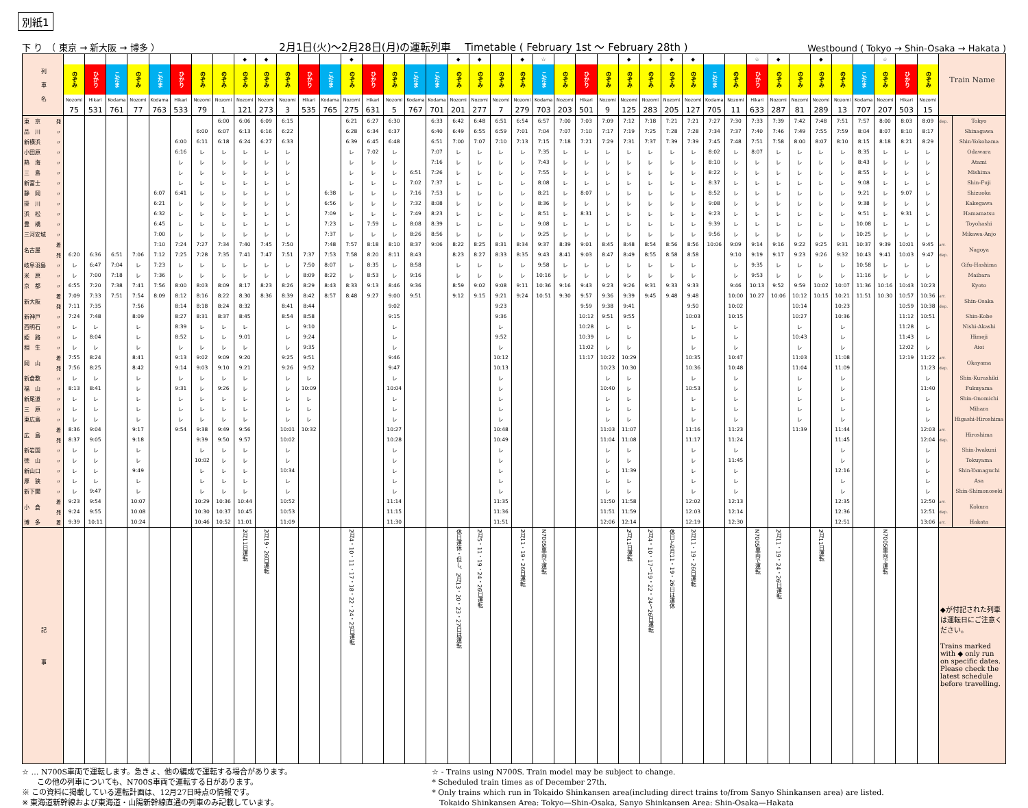別紙1
下 り　（ 東京 → 新大阪 → 博多 ） 2月1日(火)～2月28日(月)の運転列車　 Timetable ( February 1st 〜 February 28th ) Westbound ( Tokyo → Shin-Osaka → Hakata )
| 列 車 名 | | | | | | | | | | ◆ | ◆ | | | | ◆ | | | | | ◆ | ◆ | | ◆ | ☆ | | | | ◆ | ◆ | ◆ | ◆ | | | ☆ | ◆ | | ◆ | | | ☆ | | | Train Name | |
| | | のぞみ | ひかり | こだま | のぞみ | こだま | ひかり | のぞみ | のぞみ | のぞみ | のぞみ | のぞみ | ひかり | こだま | のぞみ | ひかり | のぞみ | こだま | こだま | のぞみ | のぞみ | のぞみ | のぞみ | こだま | のぞみ | ひかり | のぞみ | のぞみ | のぞみ | のぞみ | のぞみ | こだま | のぞみ | ひかり | のぞみ | のぞみ | のぞみ | のぞみ | こだま | のぞみ | ひかり | のぞみ | | |
| | | Nozomi | Hikari | Kodama | Nozomi | Kodama | Hikari | Nozomi | Nozomi | Nozomi | Nozomi | Nozomi | Hikari | Kodama | Nozomi | Hikari | Nozomi | Kodama | Kodama | Nozomi | Nozomi | Nozomi | Nozomi | Kodama | Nozomi | Hikari | Nozomi | Nozomi | Nozomi | Nozomi | Nozomi | Kodama | Nozomi | Hikari | Nozomi | Nozomi | Nozomi | Nozomi | Kodama | Nozomi | Hikari | Nozomi | | |
| | | 75 | 531 | 761 | 77 | 763 | 533 | 79 | 1 | 121 | 273 | 3 | 535 | 765 | 275 | 631 | 5 | 767 | 701 | 201 | 277 | 7 | 279 | 703 | 203 | 501 | 9 | 125 | 283 | 205 | 127 | 705 | 11 | 633 | 287 | 81 | 289 | 13 | 707 | 207 | 503 | 15 | | |
| 東 京 | 発 | | | | | | | | 6:00 | 6:06 | 6:09 | 6:15 | | | 6:21 | 6:27 | 6:30 | | 6:33 | 6:42 | 6:48 | 6:51 | 6:54 | 6:57 | 7:00 | 7:03 | 7:09 | 7:12 | 7:18 | 7:21 | 7:21 | 7:27 | 7:30 | 7:33 | 7:39 | 7:42 | 7:48 | 7:51 | 7:57 | 8:00 | 8:03 | 8:09 | dep. | Tokyo |
| 品 川 | 〃 | | | | | | | 6:00 | 6:07 | 6:13 | 6:16 | 6:22 | | | 6:28 | 6:34 | 6:37 | | 6:40 | 6:49 | 6:55 | 6:59 | 7:01 | 7:04 | 7:07 | 7:10 | 7:17 | 7:19 | 7:25 | 7:28 | 7:28 | 7:34 | 7:37 | 7:40 | 7:46 | 7:49 | 7:55 | 7:59 | 8:04 | 8:07 | 8:10 | 8:17 | | Shinagawa |
| 新横浜 | 〃 | | | | | | 6:00 | 6:11 | 6:18 | 6:24 | 6:27 | 6:33 | | | 6:39 | 6:45 | 6:48 | | 6:51 | 7:00 | 7:07 | 7:10 | 7:13 | 7:15 | 7:18 | 7:21 | 7:29 | 7:31 | 7:37 | 7:39 | 7:39 | 7:45 | 7:48 | 7:51 | 7:58 | 8:00 | 8:07 | 8:10 | 8:15 | 8:18 | 8:21 | 8:29 | | Shin-Yokohama |
| 小田原 | 〃 | | | | | | 6:16 | レ | レ | レ | レ | レ | | | レ | 7:02 | レ | | 7:07 | レ | レ | レ | レ | 7:35 | レ | レ | レ | レ | レ | レ | レ | 8:02 | レ | 8:07 | レ | レ | レ | レ | 8:35 | レ | レ | レ | | Odawara |
| 熱 海 | 〃 | | | | | | レ | レ | レ | レ | レ | レ | | | レ | レ | レ | | 7:16 | レ | レ | レ | レ | 7:43 | レ | レ | レ | レ | レ | レ | レ | 8:10 | レ | レ | レ | レ | レ | レ | 8:43 | レ | レ | レ | | Atami |
| 三 島 | 〃 | | | | | | レ | レ | レ | レ | レ | レ | | | レ | レ | レ | 6:51 | 7:26 | レ | レ | レ | レ | 7:55 | レ | レ | レ | レ | レ | レ | レ | 8:22 | レ | レ | レ | レ | レ | レ | 8:55 | レ | レ | レ | | Mishima |
| 新富士 | 〃 | | | | | | レ | レ | レ | レ | レ | レ | | | レ | レ | レ | 7:02 | 7:37 | レ | レ | レ | レ | 8:08 | レ | レ | レ | レ | レ | レ | レ | 8:37 | レ | レ | レ | レ | レ | レ | 9:08 | レ | レ | レ | | Shin-Fuji |
| 静 岡 | 〃 | | | | | 6:07 | 6:41 | レ | レ | レ | レ | レ | | 6:38 | レ | レ | レ | 7:16 | 7:53 | レ | レ | レ | レ | 8:21 | レ | 8:07 | レ | レ | レ | レ | レ | 8:52 | レ | レ | レ | レ | レ | レ | 9:21 | レ | 9:07 | レ | | Shizuoka |
| 掛 川 | 〃 | | | | | 6:21 | レ | レ | レ | レ | レ | レ | | 6:56 | レ | レ | レ | 7:32 | 8:08 | レ | レ | レ | レ | 8:36 | レ | レ | レ | レ | レ | レ | レ | 9:08 | レ | レ | レ | レ | レ | レ | 9:38 | レ | レ | レ | | Kakegawa |
| 浜 松 | 〃 | | | | | 6:32 | レ | レ | レ | レ | レ | レ | | 7:09 | レ | レ | レ | 7:49 | 8:23 | レ | レ | レ | レ | 8:51 | レ | 8:31 | レ | レ | レ | レ | レ | 9:23 | レ | レ | レ | レ | レ | レ | 9:51 | レ | 9:31 | レ | | Hamamatsu |
| 豊 橋 | 〃 | | | | | 6:45 | レ | レ | レ | レ | レ | レ | | 7:23 | レ | 7:59 | レ | 8:08 | 8:39 | レ | レ | レ | レ | 9:08 | レ | レ | レ | レ | レ | レ | レ | 9:39 | レ | レ | レ | レ | レ | レ | 10:08 | レ | レ | レ | | Toyohashi |
| 三河安城 | 〃 | | | | | 7:00 | レ | レ | レ | レ | レ | レ | | 7:37 | レ | レ | レ | 8:26 | 8:56 | レ | レ | レ | レ | 9:25 | レ | レ | レ | レ | レ | レ | レ | 9:56 | レ | レ | レ | レ | レ | レ | 10:25 | レ | レ | レ | | Mikawa-Anjo |
| 名古屋 | 着 | | | | | 7:10 | 7:24 | 7:27 | 7:34 | 7:40 | 7:45 | 7:50 | | 7:48 | 7:57 | 8:18 | 8:10 | 8:37 | 9:06 | 8:22 | 8:25 | 8:31 | 8:34 | 9:37 | 8:39 | 9:01 | 8:45 | 8:48 | 8:54 | 8:56 | 8:56 | 10:06 | 9:09 | 9:14 | 9:16 | 9:22 | 9:25 | 9:31 | 10:37 | 9:39 | 10:01 | 9:45 | arr. | Nagoya |
| | 発 | 6:20 | 6:36 | 6:51 | 7:06 | 7:12 | 7:25 | 7:28 | 7:35 | 7:41 | 7:47 | 7:51 | 7:37 | 7:53 | 7:58 | 8:20 | 8:11 | 8:43 | | 8:23 | 8:27 | 8:33 | 8:35 | 9:43 | 8:41 | 9:03 | 8:47 | 8:49 | 8:55 | 8:58 | 8:58 | | 9:10 | 9:19 | 9:17 | 9:23 | 9:26 | 9:32 | 10:43 | 9:41 | 10:03 | 9:47 | dep. | |
| 岐阜羽島 | 〃 | レ | 6:47 | 7:04 | レ | 7:23 | レ | レ | レ | レ | レ | レ | 7:50 | 8:07 | レ | 8:35 | レ | 8:58 | | レ | レ | レ | レ | 9:58 | レ | レ | レ | レ | レ | レ | レ | | レ | 9:35 | レ | レ | レ | レ | 10:58 | レ | レ | レ | | Gifu-Hashima |
| 米 原 | 〃 | レ | 7:00 | 7:18 | レ | 7:36 | レ | レ | レ | レ | レ | レ | 8:09 | 8:22 | レ | 8:53 | レ | 9:16 | | レ | レ | レ | レ | 10:16 | レ | レ | レ | レ | レ | レ | レ | | レ | 9:53 | レ | レ | レ | レ | 11:16 | レ | レ | レ | | Maibara |
| 京 都 | 〃 | 6:55 | 7:20 | 7:38 | 7:41 | 7:56 | 8:00 | 8:03 | 8:09 | 8:17 | 8:23 | 8:26 | 8:29 | 8:43 | 8:33 | 9:13 | 8:46 | 9:36 | | 8:59 | 9:02 | 9:08 | 9:11 | 10:36 | 9:16 | 9:43 | 9:23 | 9:26 | 9:31 | 9:33 | 9:33 | | 9:46 | 10:13 | 9:52 | 9:59 | 10:02 | 10:07 | 11:36 | 10:16 | 10:43 | 10:23 | | Kyoto |
| 新大阪 | 着 | 7:09 | 7:33 | 7:51 | 7:54 | 8:09 | 8:12 | 8:16 | 8:22 | 8:30 | 8:36 | 8:39 | 8:42 | 8:57 | 8:48 | 9:27 | 9:00 | 9:51 | | 9:12 | 9:15 | 9:21 | 9:24 | 10:51 | 9:30 | 9:57 | 9:36 | 9:39 | 9:45 | 9:48 | 9:48 | | 10:00 | 10:27 | 10:06 | 10:12 | 10:15 | 10:21 | 11:51 | 10:30 | 10:57 | 10:36 | arr. | Shin-Osaka |
| | 発 | 7:11 | 7:35 | | 7:56 | | 8:14 | 8:18 | 8:24 | 8:32 | | 8:41 | 8:44 | | | | 9:02 | | | | | 9:23 | | | | 9:59 | 9:38 | 9:41 | | | 9:50 | | 10:02 | | | 10:14 | | 10:23 | | | 10:59 | 10:38 | dep. | |
| 新神戸 | 〃 | 7:24 | 7:48 | | 8:09 | | 8:27 | 8:31 | 8:37 | 8:45 | | 8:54 | 8:58 | | | | 9:15 | | | | | 9:36 | | | | 10:12 | 9:51 | 9:55 | | | 10:03 | | 10:15 | | | 10:27 | | 10:36 | | | 11:12 | 10:51 | | Shin-Kobe |
| 西明石 | 〃 | レ | レ | | レ | | 8:39 | レ | レ | レ | | レ | 9:10 | | | | レ | | | | | レ | | | | 10:28 | レ | レ | | | レ | | レ | | | レ | | レ | | | 11:28 | レ | | Nishi-Akashi |
| 姫 路 | 〃 | レ | 8:04 | | レ | | 8:52 | レ | レ | 9:01 | | レ | 9:24 | | | | レ | | | | | 9:52 | | | | 10:39 | レ | レ | | | レ | | レ | | | 10:43 | | レ | | | 11:43 | レ | | Himeji |
| 相 生 | 〃 | レ | レ | | レ | | レ | レ | レ | レ | | レ | 9:35 | | | | レ | | | | | レ | | | | 11:02 | レ | レ | | | レ | | レ | | | レ | | レ | | | 12:02 | レ | | Aioi |
| 岡 山 | 着 | 7:55 | 8:24 | | 8:41 | | 9:13 | 9:02 | 9:09 | 9:20 | | 9:25 | 9:51 | | | | 9:46 | | | | | 10:12 | | | | 11:17 | 10:22 | 10:29 | | | 10:35 | | 10:47 | | | 11:03 | | 11:08 | | | 12:19 | 11:22 | arr. | Okayama |
| | 発 | 7:56 | 8:25 | | 8:42 | | 9:14 | 9:03 | 9:10 | 9:21 | | 9:26 | 9:52 | | | | 9:47 | | | | | 10:13 | | | | | 10:23 | 10:30 | | | 10:36 | | 10:48 | | | 11:04 | | 11:09 | | | | 11:23 | dep. | |
| 新倉敷 | 〃 | レ | レ | | レ | | レ | レ | レ | レ | | レ | レ | | | | レ | | | | | レ | | | | | レ | レ | | | レ | | レ | | | レ | | レ | | | | レ | | Shin-Kurashiki |
| 福 山 | 〃 | 8:13 | 8:41 | | レ | | 9:31 | レ | 9:26 | レ | | レ | 10:09 | | | | 10:04 | | | | | レ | | | | | 10:40 | レ | | | 10:53 | | レ | | | レ | | レ | | | | 11:40 | | Fukuyama |
| 新尾道 | 〃 | レ | レ | | レ | | レ | レ | レ | レ | | レ | レ | | | | レ | | | | | レ | | | | | レ | レ | | | レ | | レ | | | レ | | レ | | | | レ | | Shin-Onomichi |
| 三 原 | 〃 | レ | レ | | レ | | レ | レ | レ | レ | | レ | レ | | | | レ | | | | | レ | | | | | レ | レ | | | レ | | レ | | | レ | | レ | | | | レ | | Mihara |
| 東広島 | 〃 | レ | レ | | レ | | レ | レ | レ | レ | | レ | レ | | | | レ | | | | | レ | | | | | レ | レ | | | レ | | レ | | | レ | | レ | | | | レ | | Higashi-Hiroshima |
| 広 島 | 着 | 8:36 | 9:04 | | 9:17 | | 9:54 | 9:38 | 9:49 | 9:56 | | 10:01 | 10:32 | | | | 10:27 | | | | | 10:48 | | | | | 11:03 | 11:07 | | | 11:16 | | 11:23 | | | 11:39 | | 11:44 | | | | 12:03 | arr. | Hiroshima |
| | 発 | 8:37 | 9:05 | | 9:18 | | | 9:39 | 9:50 | 9:57 | | 10:02 | | | | | 10:28 | | | | | 10:49 | | | | | 11:04 | 11:08 | | | 11:17 | | 11:24 | | | | | 11:45 | | | | 12:04 | dep. | |
| 新岩国 | 〃 | レ | レ | | レ | | | レ | レ | レ | | レ | | | | | レ | | | | | レ | | | | | レ | レ | | | レ | | レ | | | | | レ | | | | レ | | Shin-Iwakuni |
| 徳 山 | 〃 | レ | レ | | レ | | | 10:02 | レ | レ | | レ | | | | | レ | | | | | レ | | | | | レ | レ | | | レ | | 11:45 | | | | | レ | | | | レ | | Tokuyama |
| 新山口 | 〃 | レ | レ | | 9:49 | | | レ | レ | レ | | 10:34 | | | | | レ | | | | | レ | | | | | レ | 11:39 | | | レ | | レ | | | | | 12:16 | | | | レ | | Shin-Yamaguchi |
| 厚 狭 | 〃 | レ | レ | | レ | | | レ | レ | レ | | レ | | | | | レ | | | | | レ | | | | | レ | レ | | | レ | | レ | | | | | レ | | | | レ | | Asa |
| 新下関 | 〃 | レ | 9:47 | | レ | | | レ | レ | レ | | レ | | | | | レ | | | | | レ | | | | | レ | レ | | | レ | | レ | | | | | レ | | | | レ | | Shin-Shimonoseki |
| 小 倉 | 着 | 9:23 | 9:54 | | 10:07 | | | 10:29 | 10:36 | 10:44 | | 10:52 | | | | | 11:14 | | | | | 11:35 | | | | | 11:50 | 11:58 | | | 12:02 | | 12:13 | | | | | 12:35 | | | | 12:50 | arr. | Kokura |
| | 発 | 9:24 | 9:55 | | 10:08 | | | 10:30 | 10:37 | 10:45 | | 10:53 | | | | | 11:15 | | | | | 11:36 | | | | | 11:51 | 11:59 | | | 12:03 | | 12:14 | | | | | 12:36 | | | | 12:51 | dep. | |
| 博 多 | 着 | 9:39 | 10:11 | | 10:24 | | | 10:46 | 10:52 | 11:01 | | 11:09 | | | | | 11:30 | | | | | 11:51 | | | | | 12:06 | 12:14 | | | 12:19 | | 12:30 | | | | | 12:51 | | | | 13:06 | arr. | Hakata |
| 記 事 | | | | | | | | | | 2月11日運転 | 2月19・26日運転 | | | | 2月4・10・11・17・18・22・24・25日運転 | | | | | 休日運休・但し、2月13・20・23・27日は運転 | 2月5・11・19・24・26日運転 | | 2月11・19・26日運転 | N700S車両で運転 | | | | 2月11日運転 | 2月4・10・17～19・22・24～26日運転 | 休日と2月11・19・26日は運休 | 2月11・19・26日運転 | | | N700S車両で運転 | 2月11・19・24・26日運転 | | 2月11日運転 | | | N700S車両で運転 | | | ◆が付記された列車は運転日にご注意ください。 Trains marked with ◆ only run on specific dates. Please check the latest schedule before travelling. | |
☆ … N700S車両で運転します。急きょ、他の編成で運転する場合があります。
　　この他の列車についても、N700S車両で運転する日があります。
※ この資料に掲載している運転計画は、12月27日時点の情報です。
※ 東海道新幹線および東海道・山陽新幹線直通の列車のみ記載しています。
☆ - Trains using N700S. Train model may be subject to change.
* Scheduled train times as of December 27th.
* Only trains which run in Tokaido Shinkansen area(including direct trains to/from Sanyo Shinkansen area) are listed.
　Tokaido Shinkansen Area: Tokyo—Shin-Osaka, Sanyo Shinkansen Area: Shin-Osaka—Hakata